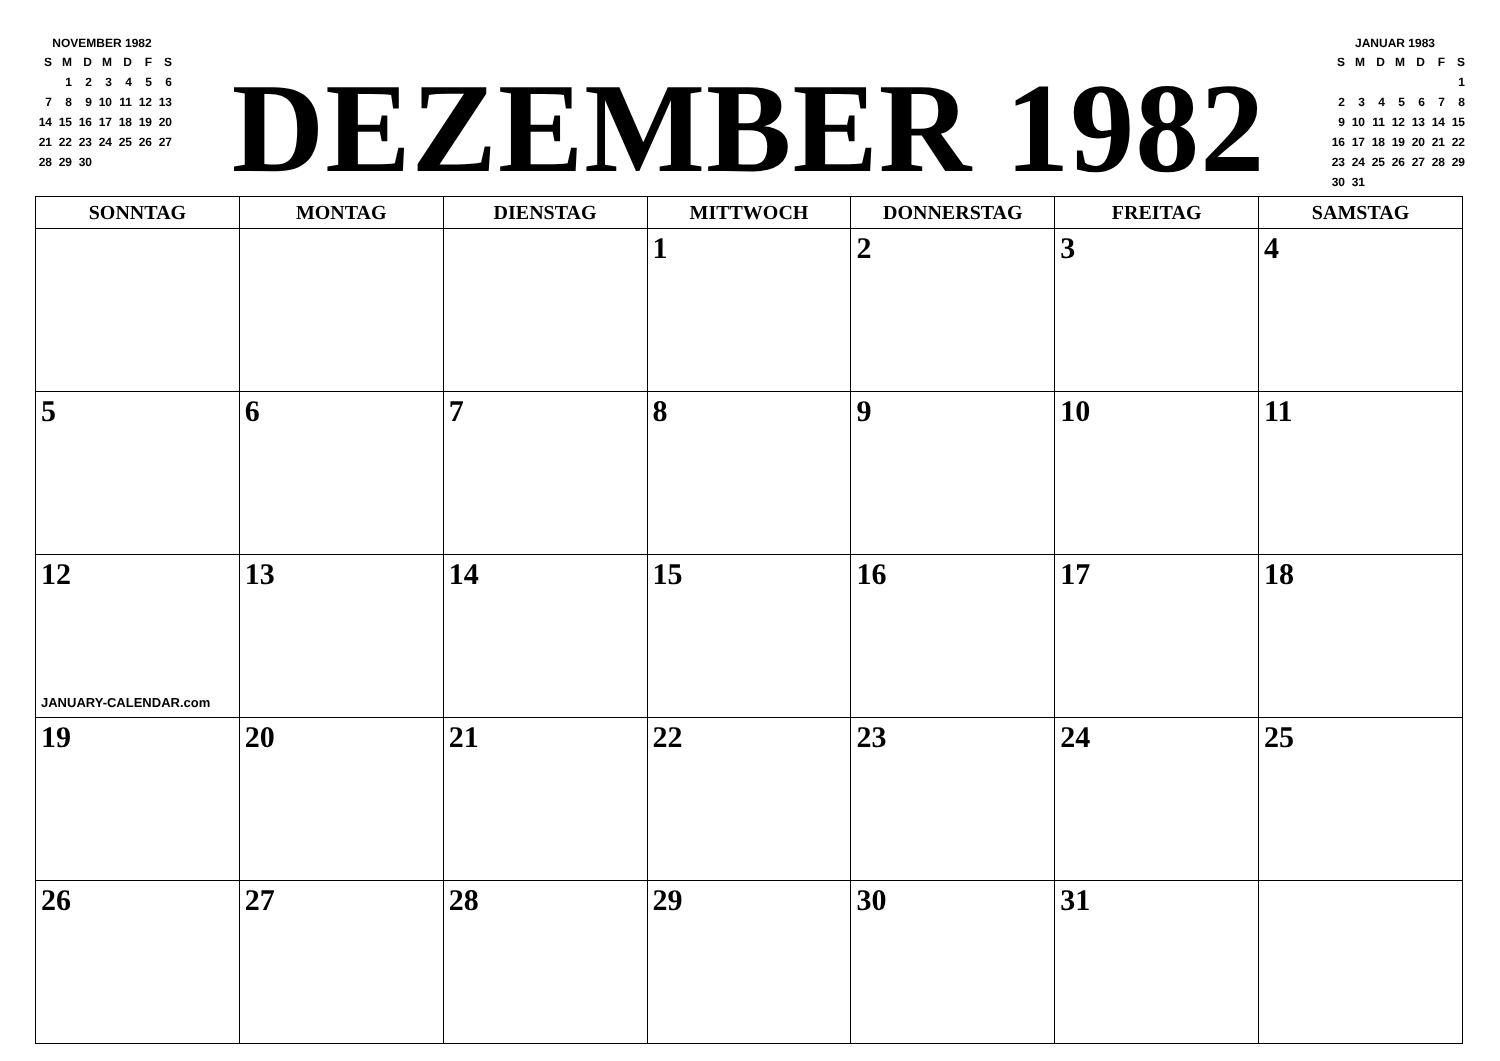NOVEMBER 1982
| S | M | D | M | D | F | S |
| | 1 | 2 | 3 | 4 | 5 | 6 |
| 7 | 8 | 9 | 10 | 11 | 12 | 13 |
| 14 | 15 | 16 | 17 | 18 | 19 | 20 |
| 21 | 22 | 23 | 24 | 25 | 26 | 27 |
| 28 | 29 | 30 | | | | |
DEZEMBER 1982
JANUAR 1983
| S | M | D | M | D | F | S |
| | | | | | | 1 |
| 2 | 3 | 4 | 5 | 6 | 7 | 8 |
| 9 | 10 | 11 | 12 | 13 | 14 | 15 |
| 16 | 17 | 18 | 19 | 20 | 21 | 22 |
| 23 | 24 | 25 | 26 | 27 | 28 | 29 |
| 30 | 31 | | | | | |
| SONNTAG | MONTAG | DIENSTAG | MITTWOCH | DONNERSTAG | FREITAG | SAMSTAG |
| --- | --- | --- | --- | --- | --- | --- |
| | | | 1 | 2 | 3 | 4 |
| 5 | 6 | 7 | 8 | 9 | 10 | 11 |
| 12 JANUARY-CALENDAR.com | 13 | 14 | 15 | 16 | 17 | 18 |
| 19 | 20 | 21 | 22 | 23 | 24 | 25 |
| 26 | 27 | 28 | 29 | 30 | 31 | |